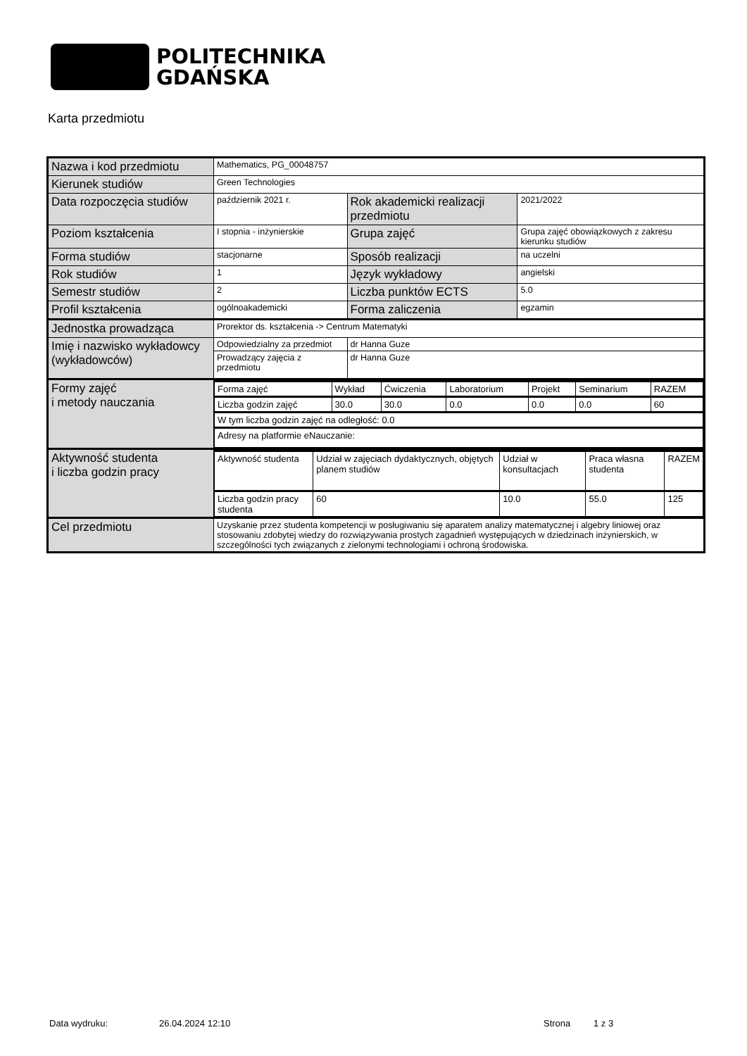POLITECHNIKA
GDAŃSKA
Karta przedmiotu
| Nazwa i kod przedmiotu | Mathematics, PG_00048757 | | |
| Kierunek studiów | Green Technologies | | |
| Data rozpoczęcia studiów | październik 2021 r. | Rok akademicki realizacji przedmiotu | 2021/2022 |
| Poziom kształcenia | I stopnia - inżynierskie | Grupa zajęć | Grupa zajęć obowiązkowych z zakresu kierunku studiów |
| Forma studiów | stacjonarne | Sposób realizacji | na uczelni |
| Rok studiów | 1 | Język wykładowy | angielski |
| Semestr studiów | 2 | Liczba punktów ECTS | 5.0 |
| Profil kształcenia | ogólnoakademicki | Forma zaliczenia | egzamin |
| Jednostka prowadząca | Prorektor ds. kształcenia -> Centrum Matematyki | | |
| Imię i nazwisko wykładowcy (wykładowców) | Odpowiedzialny za przedmiot | dr Hanna Guze | |
| | Prowadzący zajęcia z przedmiotu | dr Hanna Guze | |
| Formy zajęć i metody nauczania | / Forma zajęć / Wykład / Ćwiczenia / Laboratorium / Projekt / Seminarium / RAZEM / / Liczba godzin zajęć / 30.0 / 30.0 / 0.0 / 0.0 / 0.0 / 60 / / W tym liczba godzin zajęć na odległość: 0.0 / / / / / / / / Adresy na platformie eNauczanie: / / / / / / / | | |
| Aktywność studenta i liczba godzin pracy | / Aktywność studenta / Udział w zajęciach dydaktycznych, objętych planem studiów / Udział w konsultacjach / Praca własna studenta / RAZEM / / Liczba godzin pracy studenta / 60 / 10.0 / 55.0 / 125 / | | |
| Cel przedmiotu | Uzyskanie przez studenta kompetencji w posługiwaniu się aparatem analizy matematycznej i algebry liniowej oraz stosowaniu zdobytej wiedzy do rozwiązywania prostych zagadnień występujących w dziedzinach inżynierskich, w szczególności tych związanych z zielonymi technologiami i ochroną środowiska. | | |
Data wydruku: 26.04.2024 12:10 Strona 1 z 3